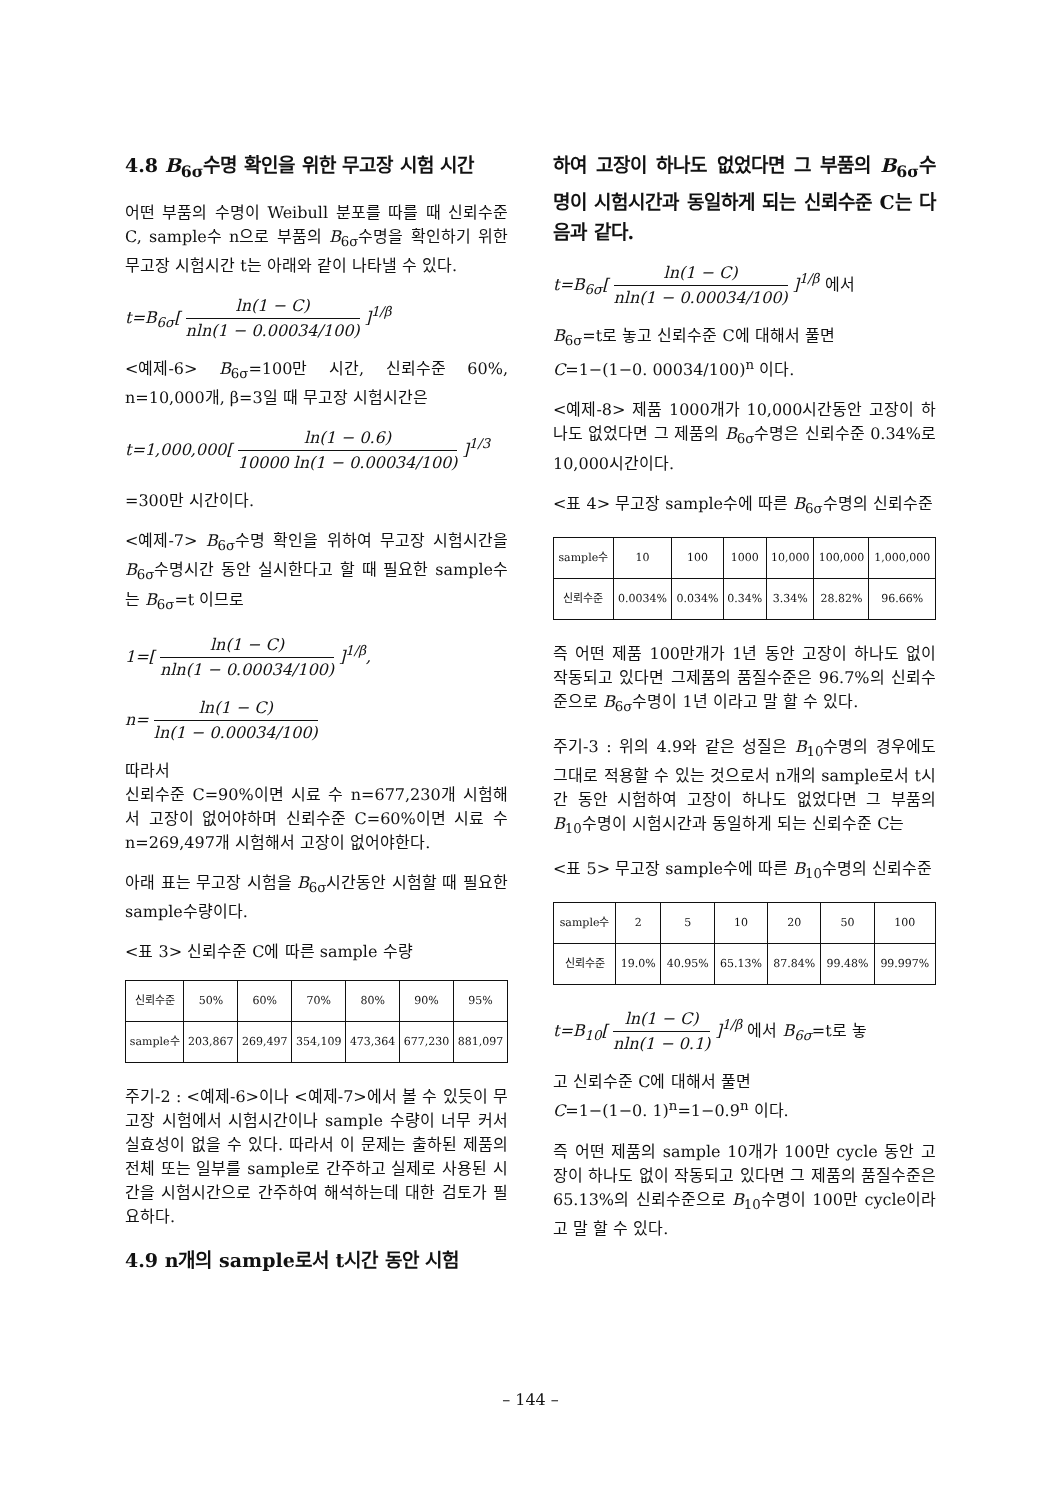4.8 B<sub>6σ</sub>수명 확인을 위한 무고장 시험 시간
어떤 부품의 수명이 Weibull 분포를 따를 때 신뢰수준 C, sample수 n으로 부품의 B<sub>6σ</sub>수명을 확인하기 위한 무고장 시험시간 t는 아래와 같이 나타낼 수 있다.
t=B<sub>6σ</sub>[ ln(1 − C) nln(1 − 0.00034/100) ]<sup>1/β</sup>
<예제-6> B<sub>6σ</sub>=100만 시간, 신뢰수준 60%, n=10,000개, β=3일 때 무고장 시험시간은
t=1,000,000[ ln(1 − 0.6) 10000 ln(1 − 0.00034/100) ]<sup>1/3</sup>
=300만 시간이다.
<예제-7> B<sub>6σ</sub>수명 확인을 위하여 무고장 시험시간을 B<sub>6σ</sub>수명시간 동안 실시한다고 할 때 필요한 sample수는 B<sub>6σ</sub>=t 이므로
1=[ ln(1 − C) nln(1 − 0.00034/100) ]<sup>1/β</sup>,
n= ln(1 − C) ln(1 − 0.00034/100)
따라서
신뢰수준 C=90%이면 시료 수 n=677,230개 시험해서 고장이 없어야하며 신뢰수준 C=60%이면 시료 수 n=269,497개 시험해서 고장이 없어야한다.
아래 표는 무고장 시험을 B<sub>6σ</sub>시간동안 시험할 때 필요한 sample수량이다.
<표 3> 신뢰수준 C에 따른 sample 수량
| 신뢰수준 | 50% | 60% | 70% | 80% | 90% | 95% |
| sample수 | 203,867 | 269,497 | 354,109 | 473,364 | 677,230 | 881,097 |
주기-2 : <예제-6>이나 <예제-7>에서 볼 수 있듯이 무고장 시험에서 시험시간이나 sample 수량이 너무 커서 실효성이 없을 수 있다. 따라서 이 문제는 출하된 제품의 전체 또는 일부를 sample로 간주하고 실제로 사용된 시간을 시험시간으로 간주하여 해석하는데 대한 검토가 필요하다.
4.9 n개의 sample로서 t시간 동안 시험
하여 고장이 하나도 없었다면 그 부품의 B<sub>6σ</sub>수명이 시험시간과 동일하게 되는 신뢰수준 C는 다음과 같다.
t=B<sub>6σ</sub>[ ln(1 − C) nln(1 − 0.00034/100) ]<sup>1/β</sup> 에서
B<sub>6σ</sub>=t로 놓고 신뢰수준 C에 대해서 풀면
C=1−(1−0. 00034/100)<sup>n</sup> 이다.
<예제-8> 제품 1000개가 10,000시간동안 고장이 하나도 없었다면 그 제품의 B<sub>6σ</sub>수명은 신뢰수준 0.34%로 10,000시간이다.
<표 4> 무고장 sample수에 따른 B<sub>6σ</sub>수명의 신뢰수준
| sample수 | 10 | 100 | 1000 | 10,000 | 100,000 | 1,000,000 |
| 신뢰수준 | 0.0034% | 0.034% | 0.34% | 3.34% | 28.82% | 96.66% |
즉 어떤 제품 100만개가 1년 동안 고장이 하나도 없이 작동되고 있다면 그제품의 품질수준은 96.7%의 신뢰수준으로 B<sub>6σ</sub>수명이 1년 이라고 말 할 수 있다.
주기-3 : 위의 4.9와 같은 성질은 B<sub>10</sub>수명의 경우에도 그대로 적용할 수 있는 것으로서 n개의 sample로서 t시간 동안 시험하여 고장이 하나도 없었다면 그 부품의 B<sub>10</sub>수명이 시험시간과 동일하게 되는 신뢰수준 C는
<표 5> 무고장 sample수에 따른 B<sub>10</sub>수명의 신뢰수준
| sample수 | 2 | 5 | 10 | 20 | 50 | 100 |
| 신뢰수준 | 19.0% | 40.95% | 65.13% | 87.84% | 99.48% | 99.997% |
t=B<sub>10</sub>[ ln(1 − C) nln(1 − 0.1) ]<sup>1/β</sup> 에서 B<sub>6σ</sub>=t로 놓
고 신뢰수준 C에 대해서 풀면
C=1−(1−0. 1)<sup>n</sup>=1−0.9<sup>n</sup> 이다.
즉 어떤 제품의 sample 10개가 100만 cycle 동안 고장이 하나도 없이 작동되고 있다면 그 제품의 품질수준은 65.13%의 신뢰수준으로 B<sub>10</sub>수명이 100만 cycle이라고 말 할 수 있다.
– 144 –